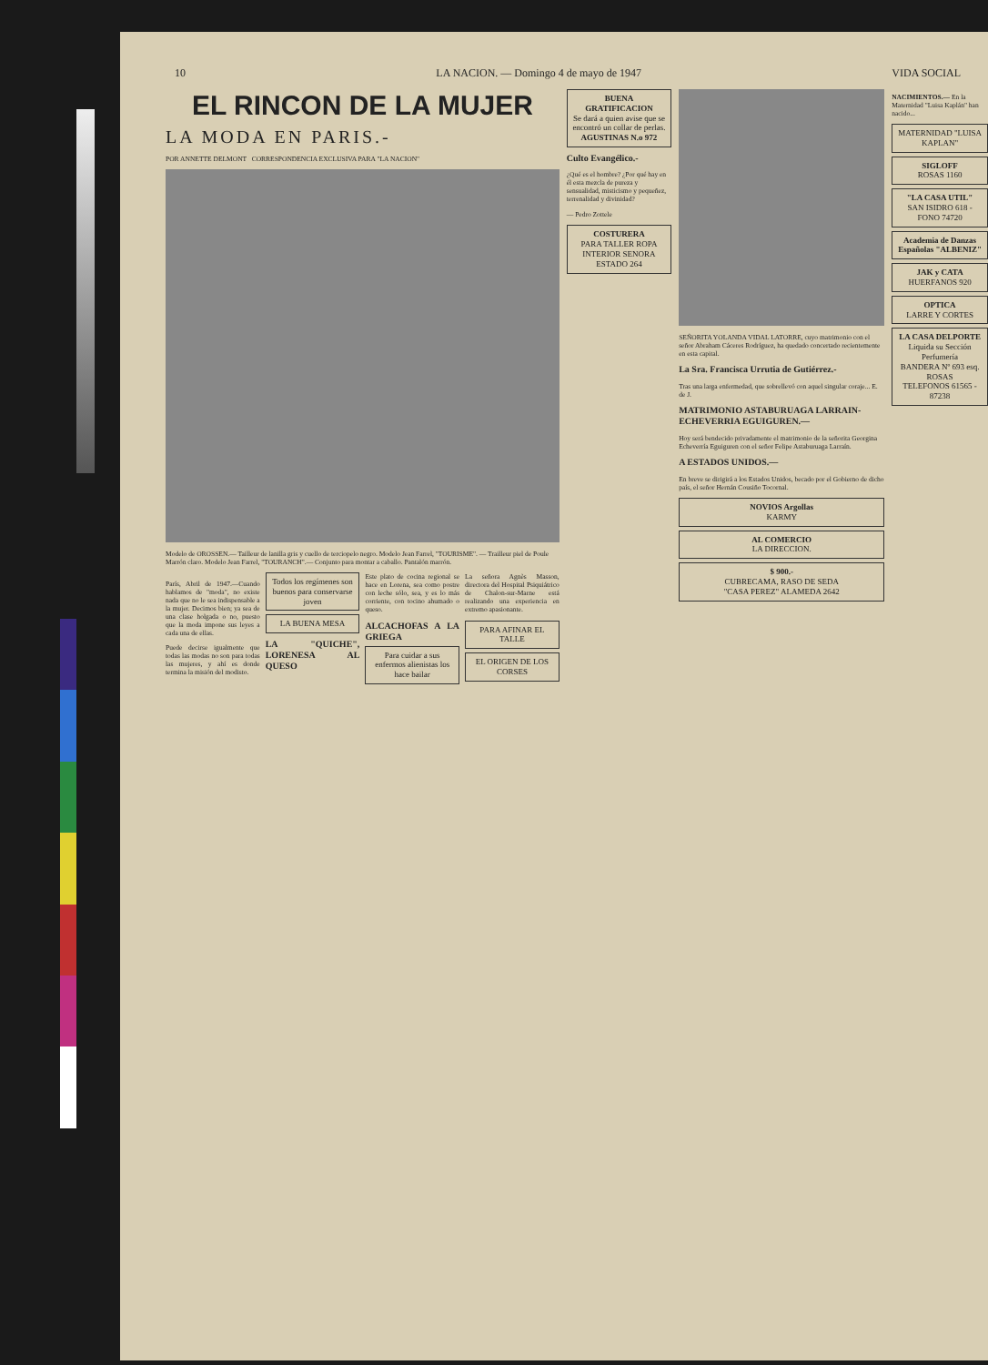10 LA NACION. — Domingo 4 de mayo de 1947 VIDA SOCIAL
EL RINCON DE LA MUJER
LA MODA EN PARIS.-
POR ANNETTE DELMONT CORRESPONDENCIA EXCLUSIVA PARA "LA NACION"
Modelo de OROSSEN.— Tailleur de lanilla gris y cuello de terciopelo negro. Modelo Jean Farrel, "TOURISME". — Trailleur piel de Poule Marrón claro. Modelo Jean Farrel, "TOURANCH".— Conjunto para montar a caballo. Pantalón marrón.
París, Abril de 1947.—Cuando hablamos de "moda", no existe nada que no le sea indispensable a la mujer. Decimos bien; ya sea de una clase holgada o no, puesto que la moda impone sus leyes a cada una de ellas.
Puede decirse igualmente que todas las modas no son para todas las mujeres, y ahí es donde termina la misión del modisto.
Todos los regímenes son buenos para conservarse joven
LA BUENA MESA
LA "QUICHE", LORENESA AL QUESO
Este plato de cocina regional se hace en Lorena, sea como postre con leche sólo, sea, y es lo más corriente, con tocino ahumado o queso.
ALCACHOFAS A LA GRIEGA
Para cuidar a sus enfermos alienistas los hace bailar
La señora Agnès Masson, directora del Hospital Psiquiátrico de Chalon-sur-Marne está realizando una experiencia en extremo apasionante.
PARA AFINAR EL TALLE
EL ORIGEN DE LOS CORSES
BUENA GRATIFICACION
Se dará a quien avise que se encontró un collar de perlas.
AGUSTINAS N.o 972
Culto Evangélico.-
¿Qué es el hombre? ¿Por qué hay en él esta mezcla de pureza y sensualidad, misticismo y pequeñez, terrenalidad y divinidad?
— Pedro Zottele
COSTURERA
PARA TALLER ROPA INTERIOR SENORA
ESTADO 264
SEÑORITA YOLANDA VIDAL LATORRE, cuyo matrimonio con el señor Abraham Cáceres Rodríguez, ha quedado concertado recientemente en esta capital.
La Sra. Francisca Urrutia de Gutiérrez.-
Tras una larga enfermedad, que sobrellevó con aquel singular coraje... E. de J.
MATRIMONIO ASTABURUAGA LARRAIN-ECHEVERRIA EGUIGUREN.—
Hoy será bendecido privadamente el matrimonio de la señorita Georgina Echeverría Eguiguren con el señor Felipe Astaburuaga Larraín.
A ESTADOS UNIDOS.—
En breve se dirigirá a los Estados Unidos, becado por el Gobierno de dicho país, el señor Hernán Cousiño Tocornal.
NOVIOS Argollas
KARMY
AL COMERCIO
LA DIRECCION.
$ 900.-
CUBRECAMA, RASO DE SEDA
"CASA PEREZ" ALAMEDA 2642
NACIMIENTOS.— En la Maternidad "Luisa Kaplán" han nacido...
MATERNIDAD "LUISA KAPLAN"
SIGLOFF
ROSAS 1160
"LA CASA UTIL"
SAN ISIDRO 618 - FONO 74720
Academia de Danzas Españolas "ALBENIZ"
JAK y CATA
HUERFANOS 920
OPTICA
LARRE Y CORTES
LA CASA DELPORTE
Liquida su Sección Perfumería
BANDERA Nº 693 esq. ROSAS
TELEFONOS 61565 - 87238